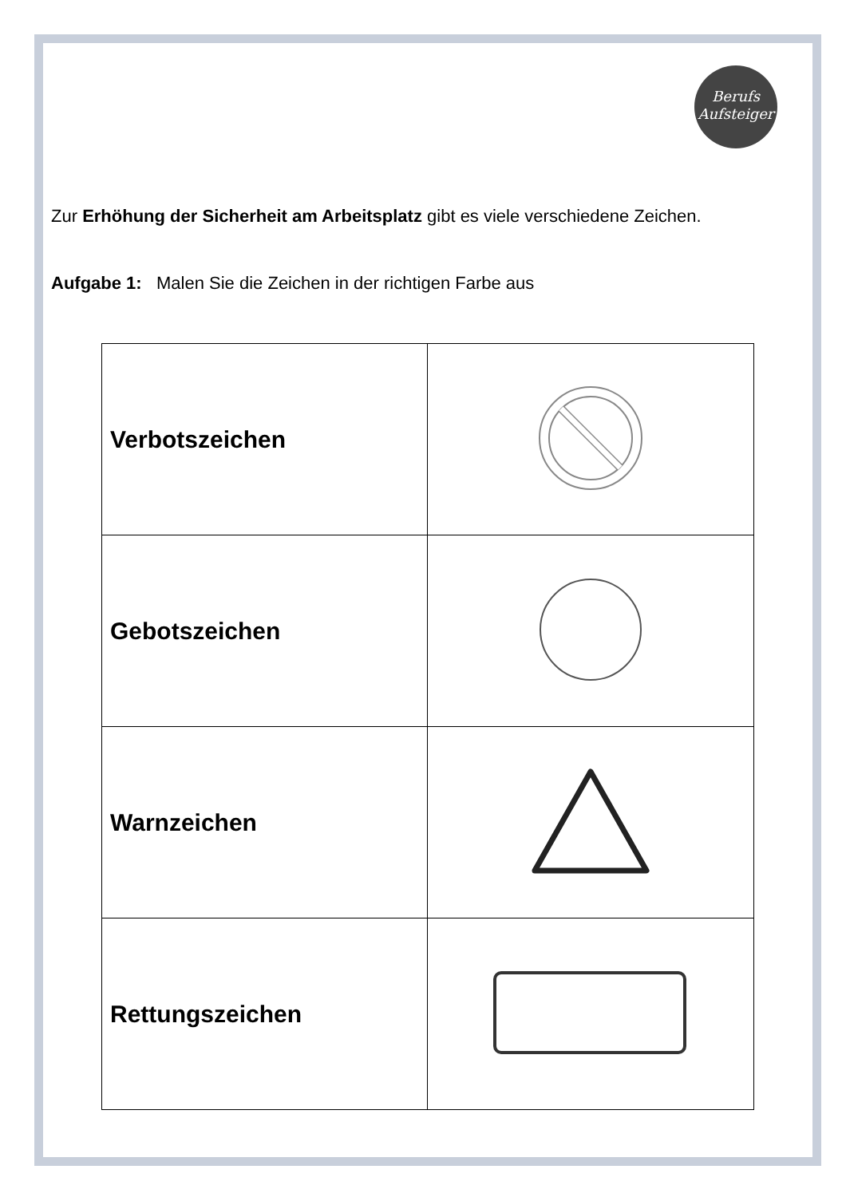Berufs
Aufsteiger
Zur Erhöhung der Sicherheit am Arbeitsplatz gibt es viele verschiedene Zeichen.
Aufgabe 1: Malen Sie die Zeichen in der richtigen Farbe aus
| Verbotszeichen | |
| Gebotszeichen | |
| Warnzeichen | |
| Rettungszeichen | |